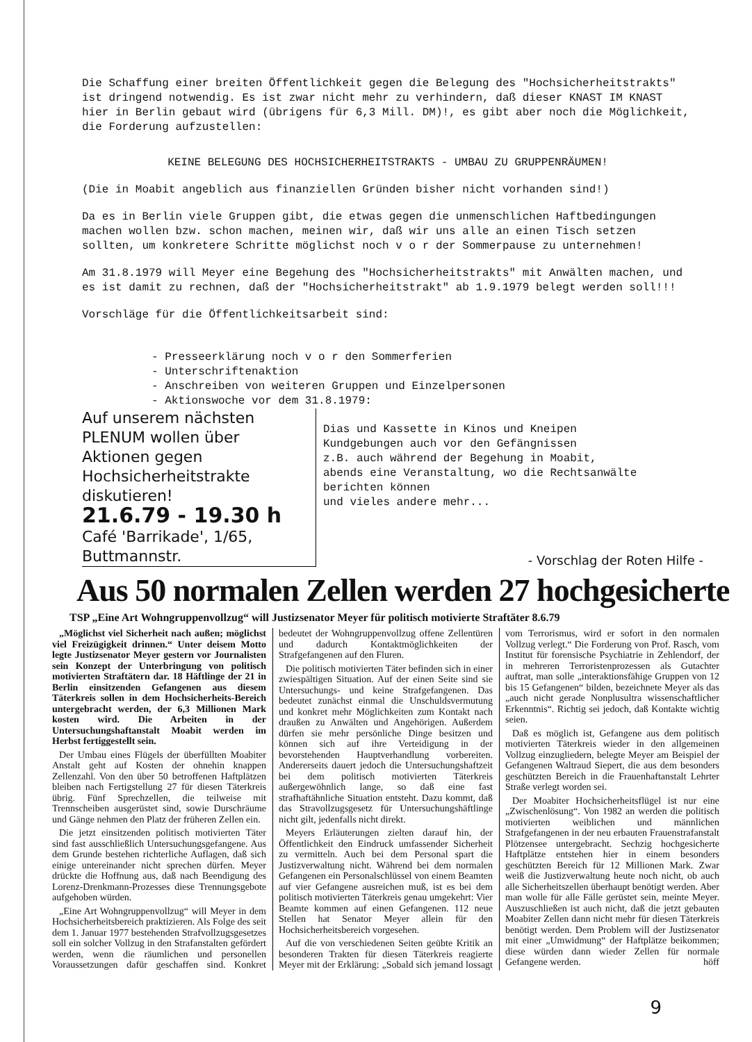Die Schaffung einer breiten Öffentlichkeit gegen die Belegung des "Hochsicherheitstrakts" ist dringend notwendig. Es ist zwar nicht mehr zu verhindern, daß dieser KNAST IM KNAST hier in Berlin gebaut wird (übrigens für 6,3 Mill. DM)!, es gibt aber noch die Möglichkeit, die Forderung aufzustellen:
KEINE BELEGUNG DES HOCHSICHERHEITSTRAKTS - UMBAU ZU GRUPPENRÄUMEN!
(Die in Moabit angeblich aus finanziellen Gründen bisher nicht vorhanden sind!)
Da es in Berlin viele Gruppen gibt, die etwas gegen die unmenschlichen Haftbedingungen machen wollen bzw. schon machen, meinen wir, daß wir uns alle an einen Tisch setzen sollten, um konkretere Schritte möglichst noch v o r der Sommerpause zu unternehmen!
Am 31.8.1979 will Meyer eine Begehung des "Hochsicherheitstrakts" mit Anwälten machen, und es ist damit zu rechnen, daß der "Hochsicherheitstrakt" ab 1.9.1979 belegt werden soll!!!
Vorschläge für die Öffentlichkeitsarbeit sind:
- Presseerklärung noch v o r den Sommerferien
- Unterschriftenaktion
- Anschreiben von weiteren Gruppen und Einzelpersonen
- Aktionswoche vor dem 31.8.1979:
Auf unserem nächsten PLENUM wollen über Aktionen gegen Hochsicherheitstrakte diskutieren!
21.6.79 - 19.30 h
Café 'Barrikade', 1/65, Buttmannstr.
Dias und Kassette in Kinos und Kneipen
Kundgebungen auch vor den Gefängnissen
z.B. auch während der Begehung in Moabit,
abends eine Veranstaltung, wo die Rechtsanwälte
berichten können
und vieles andere mehr...
- Vorschlag der Roten Hilfe -
Aus 50 normalen Zellen werden 27 hochgesicherte
TSP „Eine Art Wohngruppenvollzug“ will Justizsenator Meyer für politisch motivierte Straftäter 8.6.79
„Möglichst viel Sicherheit nach außen; möglichst viel Freizügigkeit drinnen.“ Unter deisem Motto legte Justizsenator Meyer gestern vor Journalisten sein Konzept der Unterbringung von politisch motivierten Straftätern dar. 18 Häftlinge der 21 in Berlin einsitzenden Gefangenen aus diesem Täterkreis sollen in dem Hochsicherheits-Bereich untergebracht werden, der 6,3 Millionen Mark kosten wird. Die Arbeiten in der Untersuchungshaftanstalt Moabit werden im Herbst fertiggestellt sein.
Der Umbau eines Flügels der überfüllten Moabiter Anstalt geht auf Kosten der ohnehin knappen Zellenzahl. Von den über 50 betroffenen Haftplätzen bleiben nach Fertigstellung 27 für diesen Täterkreis übrig. Fünf Sprechzellen, die teilweise mit Trennscheiben ausgerüstet sind, sowie Durschräume und Gänge nehmen den Platz der früheren Zellen ein.
Die jetzt einsitzenden politisch motivierten Täter sind fast ausschließlich Untersuchungsgefangene. Aus dem Grunde bestehen richterliche Auflagen, daß sich einige untereinander nicht sprechen dürfen. Meyer drückte die Hoffnung aus, daß nach Beendigung des Lorenz-Drenkmann-Prozesses diese Trennungsgebote aufgehoben würden.
„Eine Art Wohngruppenvollzug“ will Meyer in dem Hochsicherheitsbereich praktizieren. Als Folge des seit dem 1. Januar 1977 bestehenden Strafvollzugsgesetzes soll ein solcher Vollzug in den Strafanstalten gefördert werden, wenn die räumlichen und personellen Voraussetzungen dafür geschaffen sind. Konkret bedeutet der Wohngruppenvollzug offene Zellentüren und dadurch Kontaktmöglichkeiten der Strafgefangenen auf den Fluren.
Die politisch motivierten Täter befinden sich in einer zwiespältigen Situation. Auf der einen Seite sind sie Untersuchungs- und keine Strafgefangenen. Das bedeutet zunächst einmal die Unschuldsvermutung und konkret mehr Möglichkeiten zum Kontakt nach draußen zu Anwälten und Angehörigen. Außerdem dürfen sie mehr persönliche Dinge besitzen und können sich auf ihre Verteidigung in der bevorstehenden Hauptverhandlung vorbereiten. Andererseits dauert jedoch die Untersuchungshaftzeit bei dem politisch motivierten Täterkreis außergewöhnlich lange, so daß eine fast strafhaftähnliche Situation entsteht. Dazu kommt, daß das Stravollzugsgesetz für Untersuchungshäftlinge nicht gilt, jedenfalls nicht direkt.
Meyers Erläuterungen zielten darauf hin, der Öffentlichkeit den Eindruck umfassender Sicherheit zu vermitteln. Auch bei dem Personal spart die Justizverwaltung nicht. Während bei dem normalen Gefangenen ein Personalschlüssel von einem Beamten auf vier Gefangene ausreichen muß, ist es bei dem politisch motivierten Täterkreis genau umgekehrt: Vier Beamte kommen auf einen Gefangenen. 112 neue Stellen hat Senator Meyer allein für den Hochsicherheitsbereich vorgesehen.
Auf die von verschiedenen Seiten geübte Kritik an besonderen Trakten für diesen Täterkreis reagierte Meyer mit der Erklärung: „Sobald sich jemand lossagt vom Terrorismus, wird er sofort in den normalen Vollzug verlegt.“ Die Forderung von Prof. Rasch, vom Institut für forensische Psychiatrie in Zehlendorf, der in mehreren Terroristenprozessen als Gutachter auftrat, man solle „interaktionsfähige Gruppen von 12 bis 15 Gefangenen“ bilden, bezeichnete Meyer als das „auch nicht gerade Nonplusultra wissenschaftlicher Erkenntnis“. Richtig sei jedoch, daß Kontakte wichtig seien.
Daß es möglich ist, Gefangene aus dem politisch motivierten Täterkreis wieder in den allgemeinen Vollzug einzugliedern, belegte Meyer am Beispiel der Gefangenen Waltraud Siepert, die aus dem besonders geschützten Bereich in die Frauenhaftanstalt Lehrter Straße verlegt worden sei.
Der Moabiter Hochsicherheitsflügel ist nur eine „Zwischenlösung“. Von 1982 an werden die politisch motivierten weiblichen und männlichen Strafgefangenen in der neu erbauten Frauenstrafanstalt Plötzensee untergebracht. Sechzig hochgesicherte Haftplätze entstehen hier in einem besonders geschützten Bereich für 12 Millionen Mark. Zwar weiß die Justizverwaltung heute noch nicht, ob auch alle Sicherheitszellen überhaupt benötigt werden. Aber man wolle für alle Fälle gerüstet sein, meinte Meyer. Auszuschließen ist auch nicht, daß die jetzt gebauten Moabiter Zellen dann nicht mehr für diesen Täterkreis benötigt werden. Dem Problem will der Justizsenator mit einer „Umwidmung“ der Haftplätze beikommen; diese würden dann wieder Zellen für normale Gefangene werden. höff
9